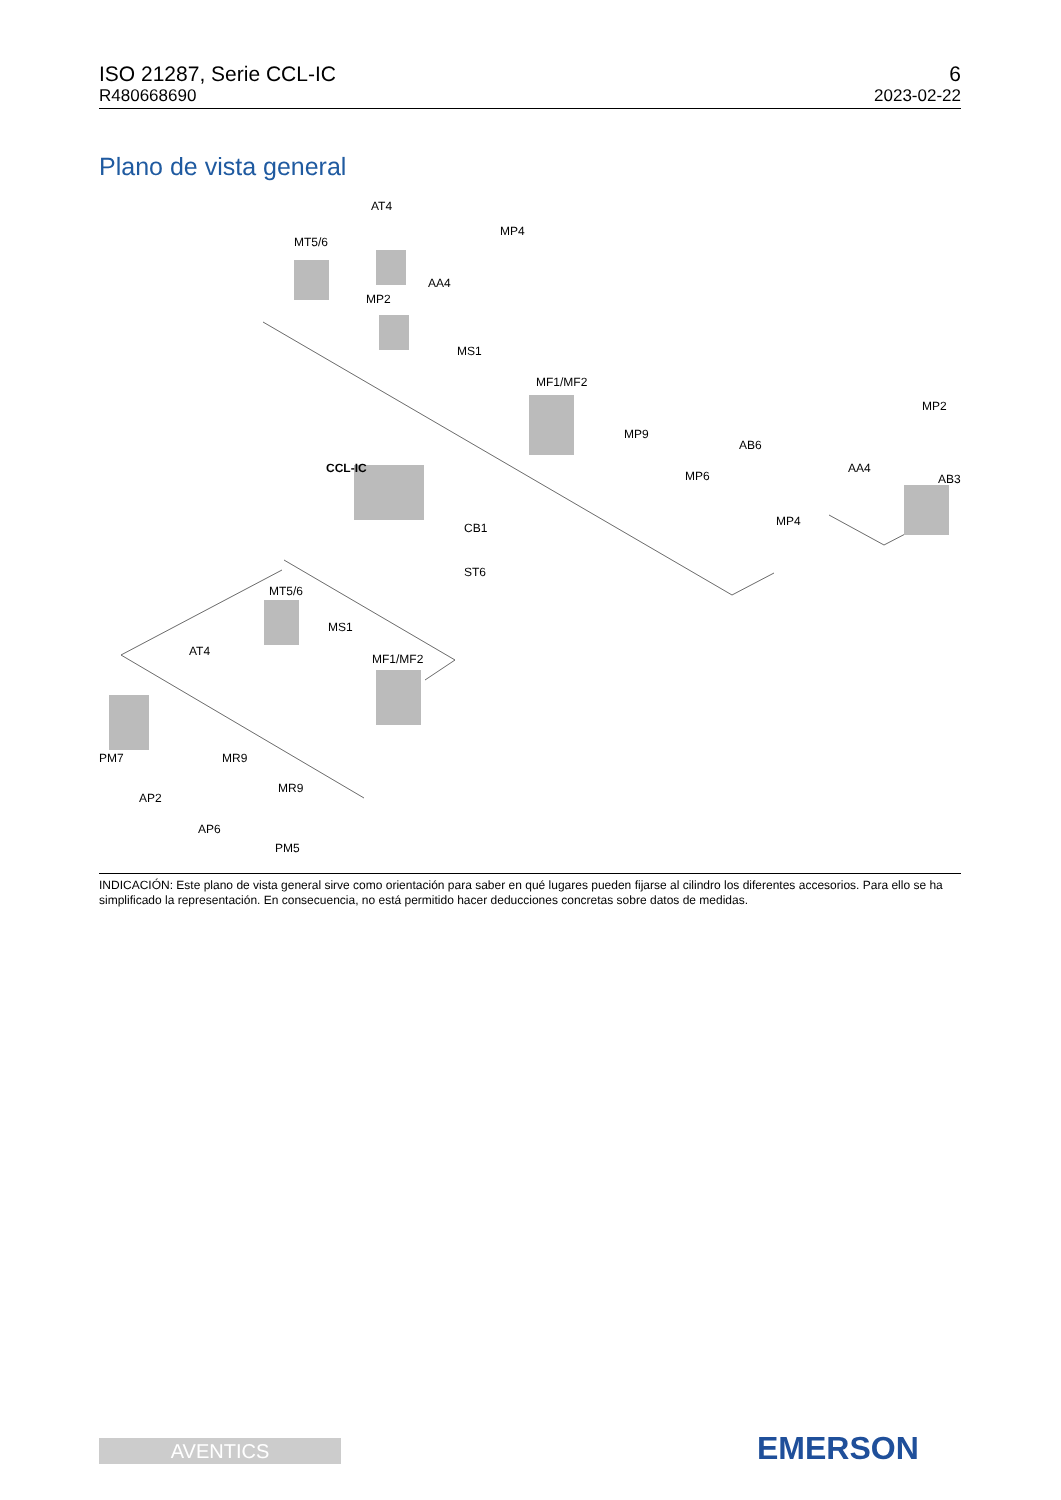ISO 21287, Serie CCL-IC
R480668690
6
2023-02-22
Plano de vista general
AT4
MT5/6
MP4
AA4
MP2
MS1
MF1/MF2
MP9
AB6
MP2
MP6
AA4
AB3
CCL-IC
CB1
MP4
ST6
MT5/6
MS1
AT4
MF1/MF2
PM7
MR9
AP2
MR9
AP6
PM5
INDICACIÓN: Este plano de vista general sirve como orientación para saber en qué lugares pueden fijarse al cilindro los diferentes accesorios. Para ello se ha simplificado la representación. En consecuencia, no está permitido hacer deducciones concretas sobre datos de medidas.
AVENTICS EMERSON